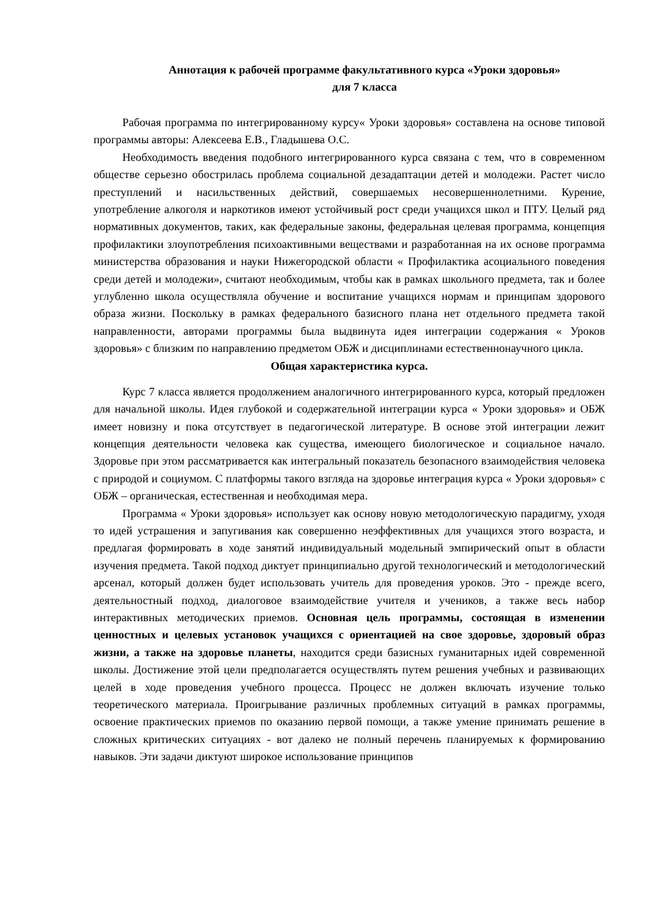Аннотация к рабочей программе факультативного курса «Уроки здоровья»
для 7 класса
Рабочая программа по интегрированному курсу« Уроки здоровья» составлена на основе типовой программы авторы: Алексеева Е.В., Гладышева О.С.
Необходимость введения подобного интегрированного курса связана с тем, что в современном обществе серьезно обострилась проблема социальной дезадаптации детей и молодежи. Растет число преступлений и насильственных действий, совершаемых несовершеннолетними. Курение, употребление алкоголя и наркотиков имеют устойчивый рост среди учащихся школ и ПТУ. Целый ряд нормативных документов, таких, как федеральные законы, федеральная целевая программа, концепция профилактики злоупотребления психоактивными веществами и разработанная на их основе программа министерства образования и науки Нижегородской области « Профилактика асоциального поведения среди детей и молодежи», считают необходимым, чтобы как в рамках школьного предмета, так и более углубленно школа осуществляла обучение и воспитание учащихся нормам и принципам здорового образа жизни. Поскольку в рамках федерального базисного плана нет отдельного предмета такой направленности, авторами программы была выдвинута идея интеграции содержания « Уроков здоровья» с близким по направлению предметом ОБЖ и дисциплинами естественнонаучного цикла.
Общая характеристика курса.
Курс 7 класса является продолжением аналогичного интегрированного курса, который предложен для начальной школы. Идея глубокой и содержательной интеграции курса « Уроки здоровья» и ОБЖ имеет новизну и пока отсутствует в педагогической литературе. В основе этой интеграции лежит концепция деятельности человека как существа, имеющего биологическое и социальное начало. Здоровье при этом рассматривается как интегральный показатель безопасного взаимодействия человека с природой и социумом. С платформы такого взгляда на здоровье интеграция курса « Уроки здоровья» с ОБЖ – органическая, естественная и необходимая мера.
Программа « Уроки здоровья» использует как основу новую методологическую парадигму, уходя то идей устрашения и запугивания как совершенно неэффективных для учащихся этого возраста, и предлагая формировать в ходе занятий индивидуальный модельный эмпирический опыт в области изучения предмета. Такой подход диктует принципиально другой технологический и методологический арсенал, который должен будет использовать учитель для проведения уроков. Это - прежде всего, деятельностный подход, диалоговое взаимодействие учителя и учеников, а также весь набор интерактивных методических приемов. Основная цель программы, состоящая в изменении ценностных и целевых установок учащихся с ориентацией на свое здоровье, здоровый образ жизни, а также на здоровье планеты, находится среди базисных гуманитарных идей современной школы. Достижение этой цели предполагается осуществлять путем решения учебных и развивающих целей в ходе проведения учебного процесса. Процесс не должен включать изучение только теоретического материала. Проигрывание различных проблемных ситуаций в рамках программы, освоение практических приемов по оказанию первой помощи, а также умение принимать решение в сложных критических ситуациях - вот далеко не полный перечень планируемых к формированию навыков. Эти задачи диктуют широкое использование принципов